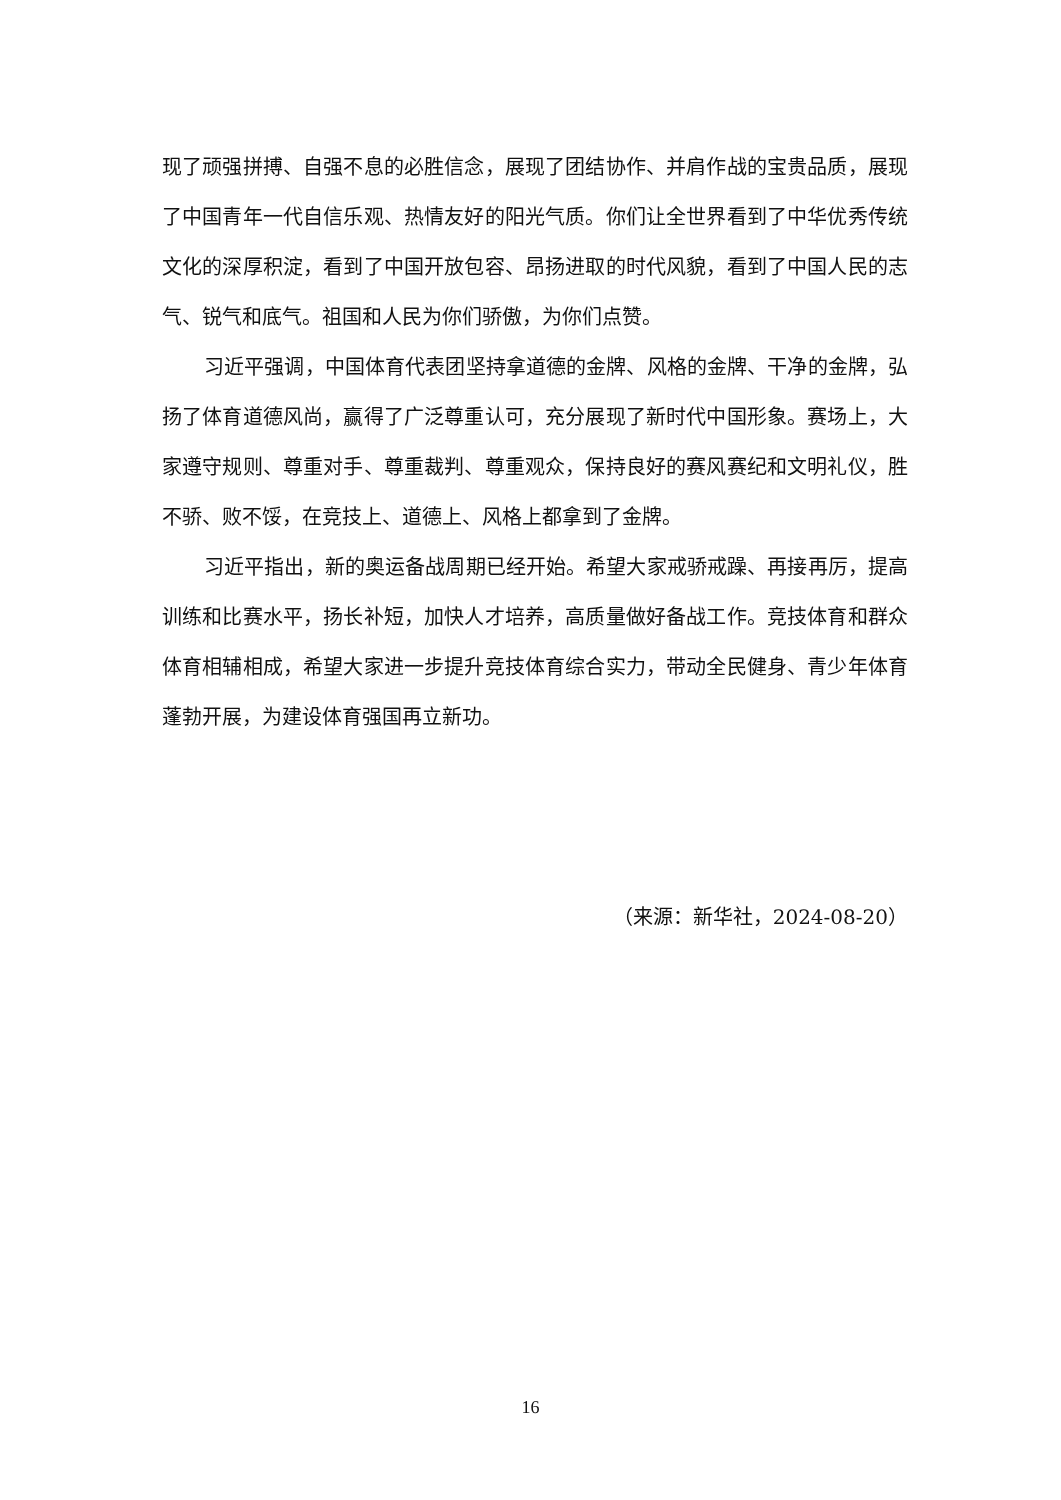现了顽强拼搏、自强不息的必胜信念，展现了团结协作、并肩作战的宝贵品质，展现了中国青年一代自信乐观、热情友好的阳光气质。你们让全世界看到了中华优秀传统文化的深厚积淀，看到了中国开放包容、昂扬进取的时代风貌，看到了中国人民的志气、锐气和底气。祖国和人民为你们骄傲，为你们点赞。
习近平强调，中国体育代表团坚持拿道德的金牌、风格的金牌、干净的金牌，弘扬了体育道德风尚，赢得了广泛尊重认可，充分展现了新时代中国形象。赛场上，大家遵守规则、尊重对手、尊重裁判、尊重观众，保持良好的赛风赛纪和文明礼仪，胜不骄、败不馁，在竞技上、道德上、风格上都拿到了金牌。
习近平指出，新的奥运备战周期已经开始。希望大家戒骄戒躁、再接再厉，提高训练和比赛水平，扬长补短，加快人才培养，高质量做好备战工作。竞技体育和群众体育相辅相成，希望大家进一步提升竞技体育综合实力，带动全民健身、青少年体育蓬勃开展，为建设体育强国再立新功。
（来源：新华社，2024-08-20）
16